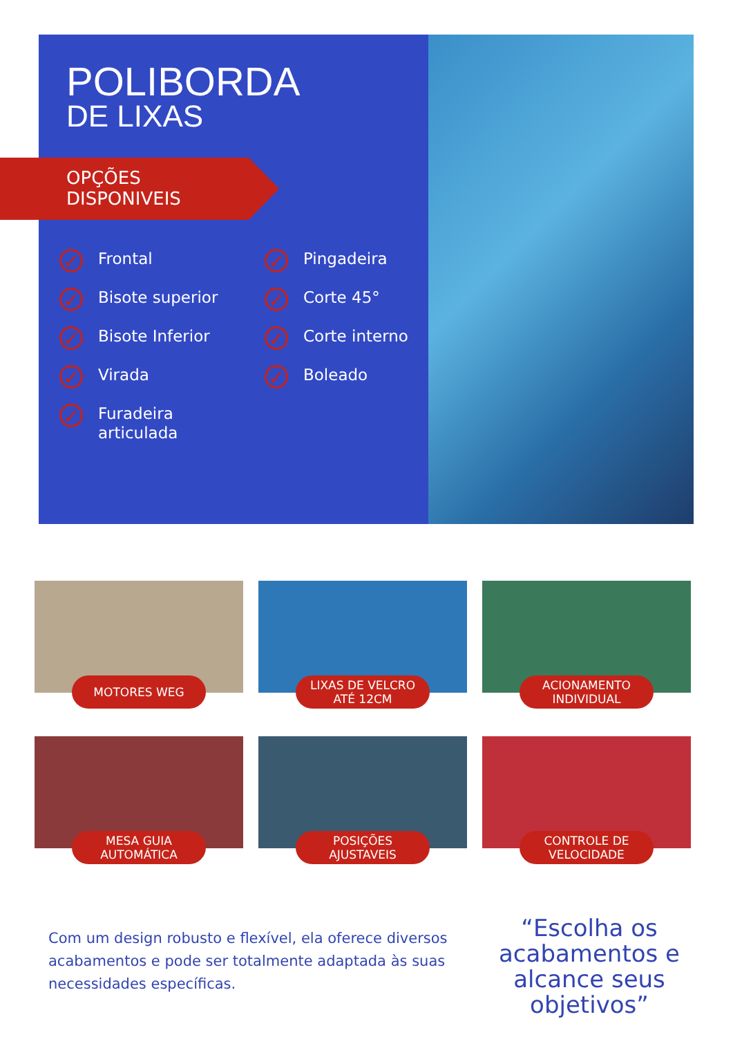POLIBORDA
DE LIXAS
OPÇÕES
DISPONIVEIS
✓ Frontal
✓ Pingadeira
✓ Bisote superior
✓ Corte 45°
✓ Bisote Inferior
✓ Corte interno
✓ Virada
✓ Boleado
✓ Furadeira
articulada
MOTORES WEG
LIXAS DE VELCRO
ATÉ 12CM
ACIONAMENTO
INDIVIDUAL
MESA GUIA
AUTOMÁTICA
POSIÇÕES
AJUSTAVEIS
CONTROLE DE
VELOCIDADE
Com um design robusto e flexível, ela oferece diversos acabamentos e pode ser totalmente adaptada às suas necessidades específicas.
“Escolha os acabamentos e alcance seus objetivos”